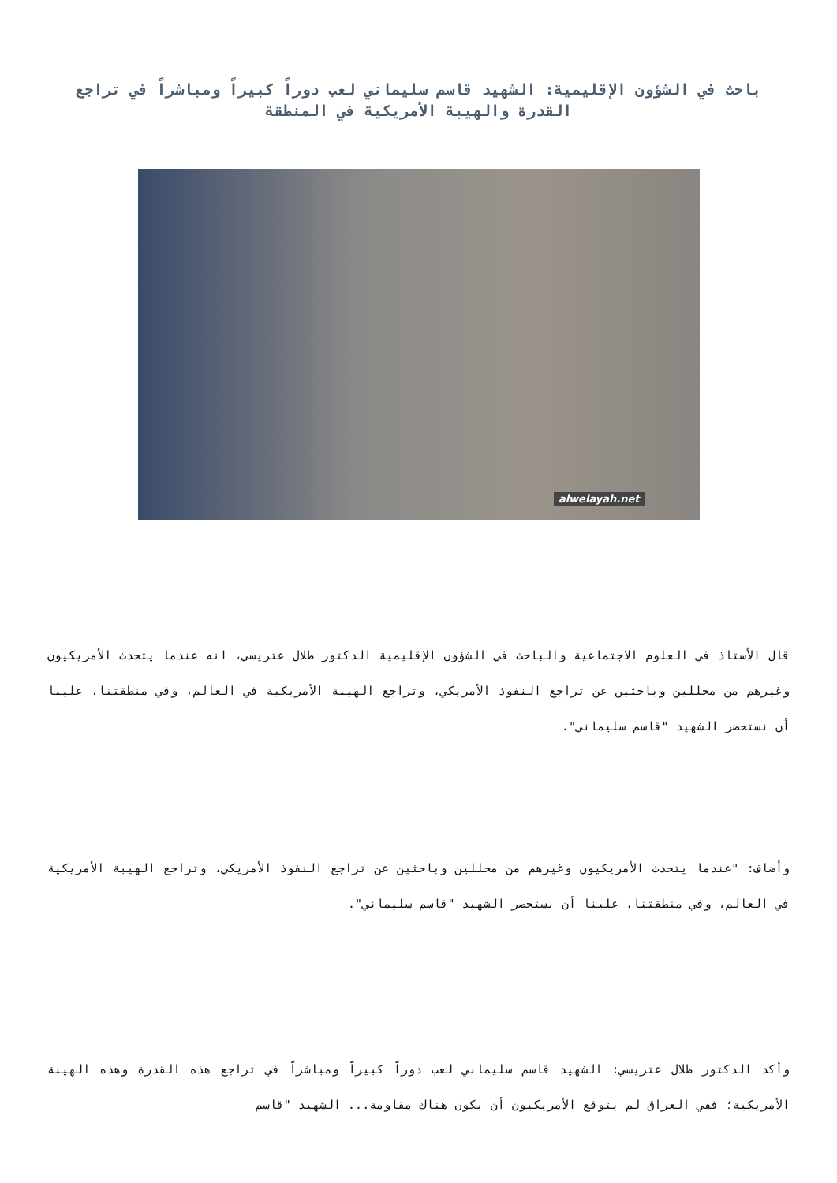باحث في الشؤون الإقليمية: الشهيد قاسم سليماني لعب دوراً كبيراً ومباشراً في تراجع القدرة والهيبة الأمريكية في المنطقة
alwelayah.net
قال الأستاذ في العلوم الاجتماعية والباحث في الشؤون الإقليمية الدكتور طلال عتريسي، انه عندما يتحدث الأمريكيون وغيرهم من محللين وباحثين عن تراجع النفوذ الأمريكي، وتراجع الهيبة الأمريكية في العالم، وفي منطقتنا، علينا أن نستحضر الشهيد "قاسم سليماني".
وأضاف: "عندما يتحدث الأمريكيون وغيرهم من محللين وباحثين عن تراجع النفوذ الأمريكي، وتراجع الهيبة الأمريكية في العالم، وفي منطقتنا، علينا أن نستحضر الشهيد "قاسم سليماني".
وأكد الدكتور طلال عتريسي: الشهيد قاسم سليماني لعب دوراً كبيراً ومباشراً في تراجع هذه القدرة وهذه الهيبة الأمريكية؛ ففي العراق لم يتوقع الأمريكيون أن يكون هناك مقاومة... الشهيد "قاسم